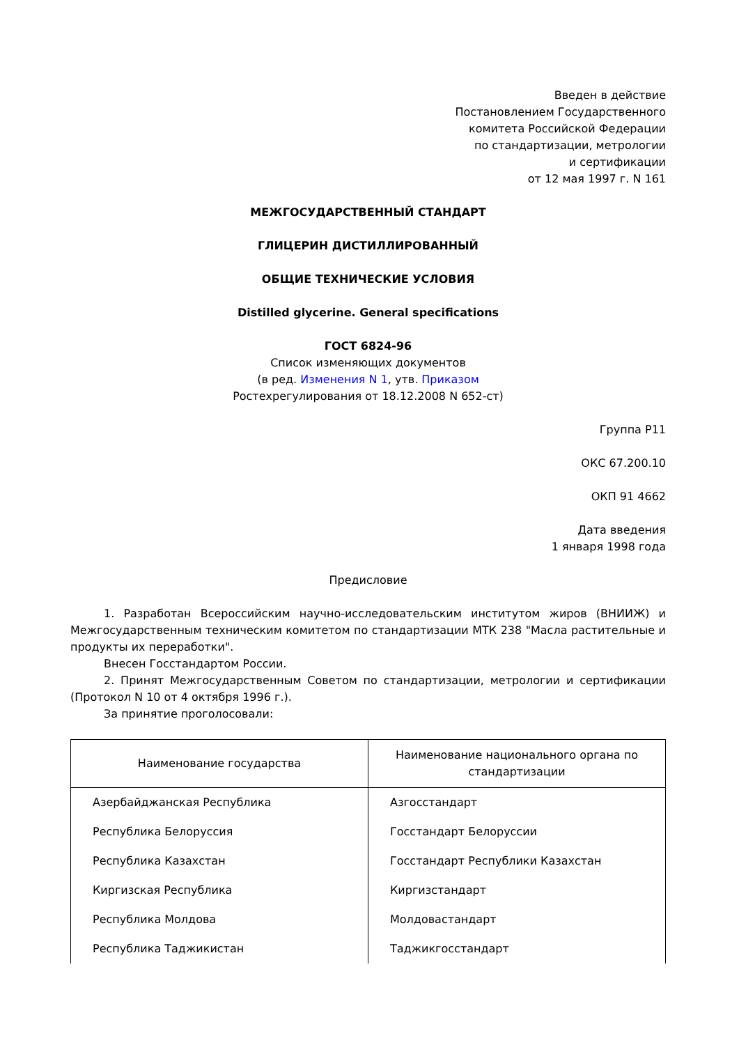Введен в действие
Постановлением Государственного
комитета Российской Федерации
по стандартизации, метрологии
и сертификации
от 12 мая 1997 г. N 161
МЕЖГОСУДАРСТВЕННЫЙ СТАНДАРТ
ГЛИЦЕРИН ДИСТИЛЛИРОВАННЫЙ
ОБЩИЕ ТЕХНИЧЕСКИЕ УСЛОВИЯ
Distilled glycerine. General specifications
ГОСТ 6824-96
Список изменяющих документов
(в ред. Изменения N 1, утв. Приказом
Ростехрегулирования от 18.12.2008 N 652-ст)
Группа Р11
ОКС 67.200.10
ОКП 91 4662
Дата введения
1 января 1998 года
Предисловие
1. Разработан Всероссийским научно-исследовательским институтом жиров (ВНИИЖ) и Межгосударственным техническим комитетом по стандартизации МТК 238 "Масла растительные и продукты их переработки".
Внесен Госстандартом России.
2. Принят Межгосударственным Советом по стандартизации, метрологии и сертификации (Протокол N 10 от 4 октября 1996 г.).
За принятие проголосовали:
| Наименование государства | Наименование национального органа по стандартизации |
| --- | --- |
| Азербайджанская Республика | Азгосстандарт |
| Республика Белоруссия | Госстандарт Белоруссии |
| Республика Казахстан | Госстандарт Республики Казахстан |
| Киргизская Республика | Киргизстандарт |
| Республика Молдова | Молдовастандарт |
| Республика Таджикистан | Таджикгосстандарт |